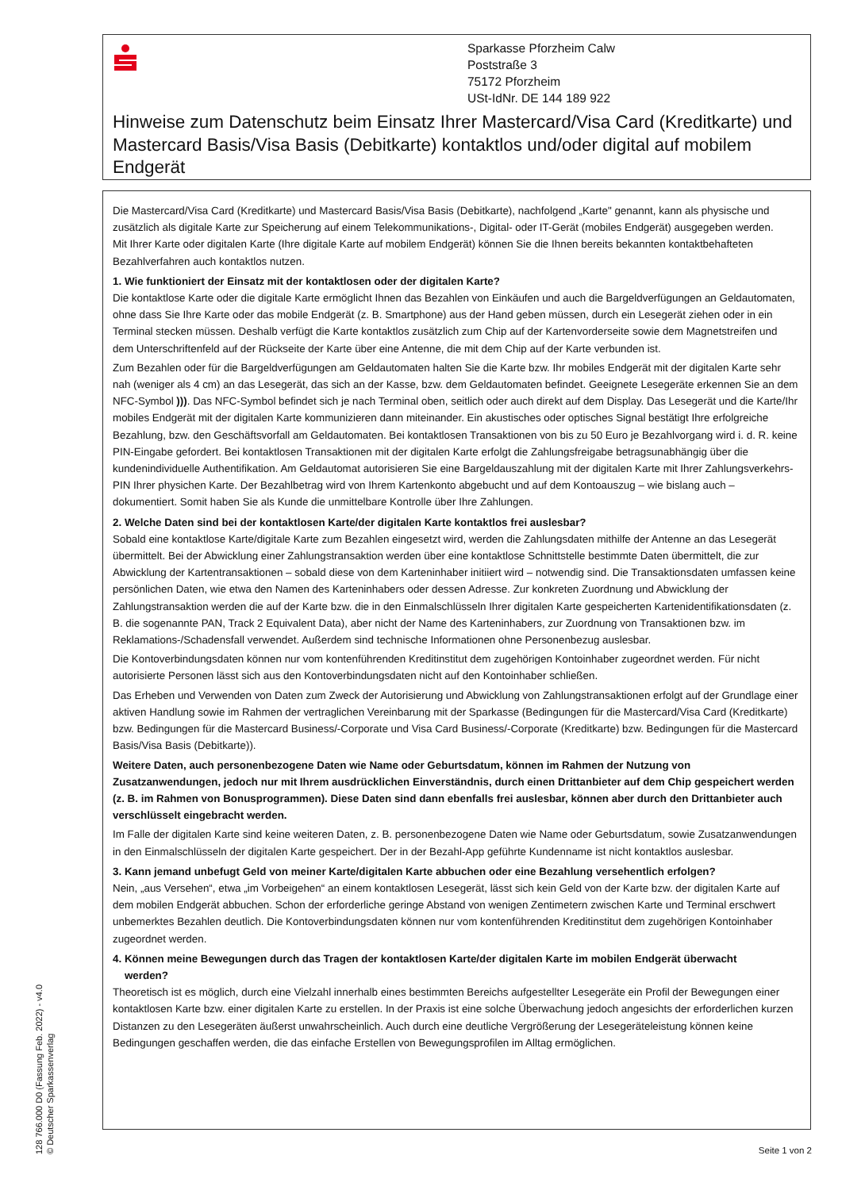Sparkasse Pforzheim Calw
Poststraße 3
75172 Pforzheim
USt-IdNr. DE 144 189 922
Hinweise zum Datenschutz beim Einsatz Ihrer Mastercard/Visa Card (Kreditkarte) und Mastercard Basis/Visa Basis (Debitkarte) kontaktlos und/oder digital auf mobilem Endgerät
Die Mastercard/Visa Card (Kreditkarte) und Mastercard Basis/Visa Basis (Debitkarte), nachfolgend „Karte" genannt, kann als physische und zusätzlich als digitale Karte zur Speicherung auf einem Telekommunikations-, Digital- oder IT-Gerät (mobiles Endgerät) ausgegeben werden.
Mit Ihrer Karte oder digitalen Karte (Ihre digitale Karte auf mobilem Endgerät) können Sie die Ihnen bereits bekannten kontaktbehafteten Bezahlverfahren auch kontaktlos nutzen.
1. Wie funktioniert der Einsatz mit der kontaktlosen oder der digitalen Karte?
Die kontaktlose Karte oder die digitale Karte ermöglicht Ihnen das Bezahlen von Einkäufen und auch die Bargeldverfügungen an Geldautomaten, ohne dass Sie Ihre Karte oder das mobile Endgerät (z. B. Smartphone) aus der Hand geben müssen, durch ein Lesegerät ziehen oder in ein Terminal stecken müssen. Deshalb verfügt die Karte kontaktlos zusätzlich zum Chip auf der Kartenvorderseite sowie dem Magnetstreifen und dem Unterschriftenfeld auf der Rückseite der Karte über eine Antenne, die mit dem Chip auf der Karte verbunden ist.
Zum Bezahlen oder für die Bargeldverfügungen am Geldautomaten halten Sie die Karte bzw. Ihr mobiles Endgerät mit der digitalen Karte sehr nah (weniger als 4 cm) an das Lesegerät, das sich an der Kasse, bzw. dem Geldautomaten befindet. Geeignete Lesegeräte erkennen Sie an dem NFC-Symbol ))). Das NFC-Symbol befindet sich je nach Terminal oben, seitlich oder auch direkt auf dem Display. Das Lesegerät und die Karte/Ihr mobiles Endgerät mit der digitalen Karte kommunizieren dann miteinander. Ein akustisches oder optisches Signal bestätigt Ihre erfolgreiche Bezahlung, bzw. den Geschäftsvorfall am Geldautomaten. Bei kontaktlosen Transaktionen von bis zu 50 Euro je Bezahlvorgang wird i. d. R. keine PIN-Eingabe gefordert. Bei kontaktlosen Transaktionen mit der digitalen Karte erfolgt die Zahlungsfreigabe betragsunabhängig über die kundenindividuelle Authentifikation. Am Geldautomat autorisieren Sie eine Bargeldauszahlung mit der digitalen Karte mit Ihrer Zahlungsverkehrs-PIN Ihrer physichen Karte. Der Bezahlbetrag wird von Ihrem Kartenkonto abgebucht und auf dem Kontoauszug – wie bislang auch – dokumentiert. Somit haben Sie als Kunde die unmittelbare Kontrolle über Ihre Zahlungen.
2. Welche Daten sind bei der kontaktlosen Karte/der digitalen Karte kontaktlos frei auslesbar?
Sobald eine kontaktlose Karte/digitale Karte zum Bezahlen eingesetzt wird, werden die Zahlungsdaten mithilfe der Antenne an das Lesegerät übermittelt. Bei der Abwicklung einer Zahlungstransaktion werden über eine kontaktlose Schnittstelle bestimmte Daten übermittelt, die zur Abwicklung der Kartentransaktionen – sobald diese von dem Karteninhaber initiiert wird – notwendig sind. Die Transaktionsdaten umfassen keine persönlichen Daten, wie etwa den Namen des Karteninhabers oder dessen Adresse. Zur konkreten Zuordnung und Abwicklung der Zahlungstransaktion werden die auf der Karte bzw. die in den Einmalschlüsseln Ihrer digitalen Karte gespeicherten Kartenidentifikationsdaten (z. B. die sogenannte PAN, Track 2 Equivalent Data), aber nicht der Name des Karteninhabers, zur Zuordnung von Transaktionen bzw. im Reklamations-/Schadensfall verwendet. Außerdem sind technische Informationen ohne Personenbezug auslesbar.
Die Kontoverbindungsdaten können nur vom kontenführenden Kreditinstitut dem zugehörigen Kontoinhaber zugeordnet werden. Für nicht autorisierte Personen lässt sich aus den Kontoverbindungsdaten nicht auf den Kontoinhaber schließen.
Das Erheben und Verwenden von Daten zum Zweck der Autorisierung und Abwicklung von Zahlungstransaktionen erfolgt auf der Grundlage einer aktiven Handlung sowie im Rahmen der vertraglichen Vereinbarung mit der Sparkasse (Bedingungen für die Mastercard/Visa Card (Kreditkarte) bzw. Bedingungen für die Mastercard Business/-Corporate und Visa Card Business/-Corporate (Kreditkarte) bzw. Bedingungen für die Mastercard Basis/Visa Basis (Debitkarte)).
Weitere Daten, auch personenbezogene Daten wie Name oder Geburtsdatum, können im Rahmen der Nutzung von Zusatzanwendungen, jedoch nur mit Ihrem ausdrücklichen Einverständnis, durch einen Drittanbieter auf dem Chip gespeichert werden (z. B. im Rahmen von Bonusprogrammen). Diese Daten sind dann ebenfalls frei auslesbar, können aber durch den Drittanbieter auch verschlüsselt eingebracht werden.
Im Falle der digitalen Karte sind keine weiteren Daten, z. B. personenbezogene Daten wie Name oder Geburtsdatum, sowie Zusatzanwendungen in den Einmalschlüsseln der digitalen Karte gespeichert. Der in der Bezahl-App geführte Kundenname ist nicht kontaktlos auslesbar.
3. Kann jemand unbefugt Geld von meiner Karte/digitalen Karte abbuchen oder eine Bezahlung versehentlich erfolgen?
Nein, „aus Versehen“, etwa „im Vorbeigehen“ an einem kontaktlosen Lesegerät, lässt sich kein Geld von der Karte bzw. der digitalen Karte auf dem mobilen Endgerät abbuchen. Schon der erforderliche geringe Abstand von wenigen Zentimetern zwischen Karte und Terminal erschwert unbemerktes Bezahlen deutlich. Die Kontoverbindungsdaten können nur vom kontenführenden Kreditinstitut dem zugehörigen Kontoinhaber zugeordnet werden.
4. Können meine Bewegungen durch das Tragen der kontaktlosen Karte/der digitalen Karte im mobilen Endgerät überwacht
werden?
Theoretisch ist es möglich, durch eine Vielzahl innerhalb eines bestimmten Bereichs aufgestellter Lesegeräte ein Profil der Bewegungen einer kontaktlosen Karte bzw. einer digitalen Karte zu erstellen. In der Praxis ist eine solche Überwachung jedoch angesichts der erforderlichen kurzen Distanzen zu den Lesegeräten äußerst unwahrscheinlich. Auch durch eine deutliche Vergrößerung der Lesegeräteleistung können keine Bedingungen geschaffen werden, die das einfache Erstellen von Bewegungsprofilen im Alltag ermöglichen.
128 766.000 D0 (Fassung Feb. 2022) - v4.0
© Deutscher Sparkassenverlag
Seite 1 von 2